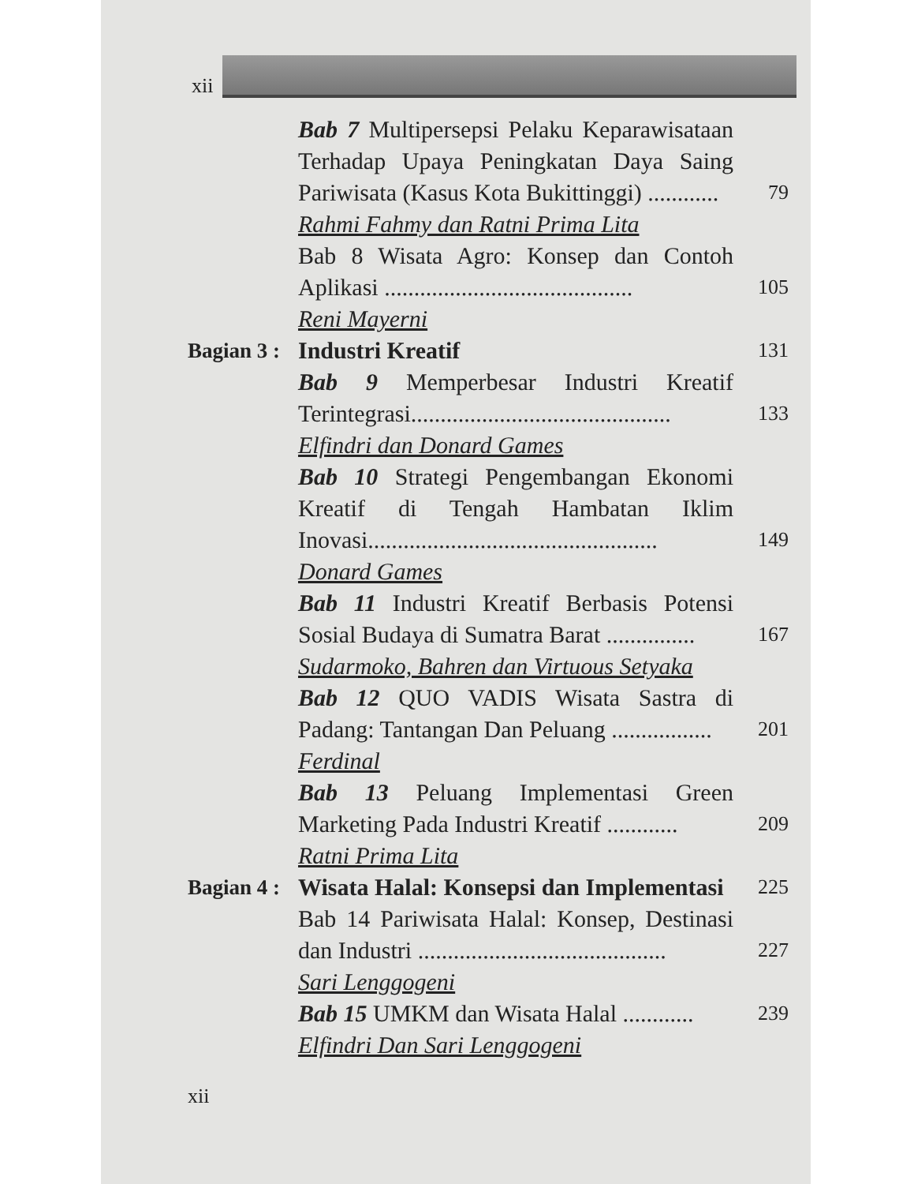xii
Bab 7 Multipersepsi Pelaku Keparawisataan Terhadap Upaya Peningkatan Daya Saing Pariwisata (Kasus Kota Bukittinggi) ............
79
Rahmi Fahmy dan Ratni Prima Lita
Bab 8 Wisata Agro: Konsep dan Contoh Aplikasi ..........................................
105
Reni Mayerni
Bagian 3 : Industri Kreatif
131
Bab 9 Memperbesar Industri Kreatif Terintegrasi............................................
133
Elfindri dan Donard Games
Bab 10 Strategi Pengembangan Ekonomi Kreatif di Tengah Hambatan Iklim Inovasi.................................................
149
Donard Games
Bab 11 Industri Kreatif Berbasis Potensi Sosial Budaya di Sumatra Barat ...............
167
Sudarmoko, Bahren dan Virtuous Setyaka
Bab 12 QUO VADIS Wisata Sastra di Padang: Tantangan Dan Peluang .................
201
Ferdinal
Bab 13 Peluang Implementasi Green Marketing Pada Industri Kreatif ............
209
Ratni Prima Lita
Bagian 4 : Wisata Halal: Konsepsi dan Implementasi
225
Bab 14 Pariwisata Halal: Konsep, Destinasi dan Industri ..........................................
227
Sari Lenggogeni
Bab 15 UMKM dan Wisata Halal ............
239
Elfindri Dan Sari Lenggogeni
xii